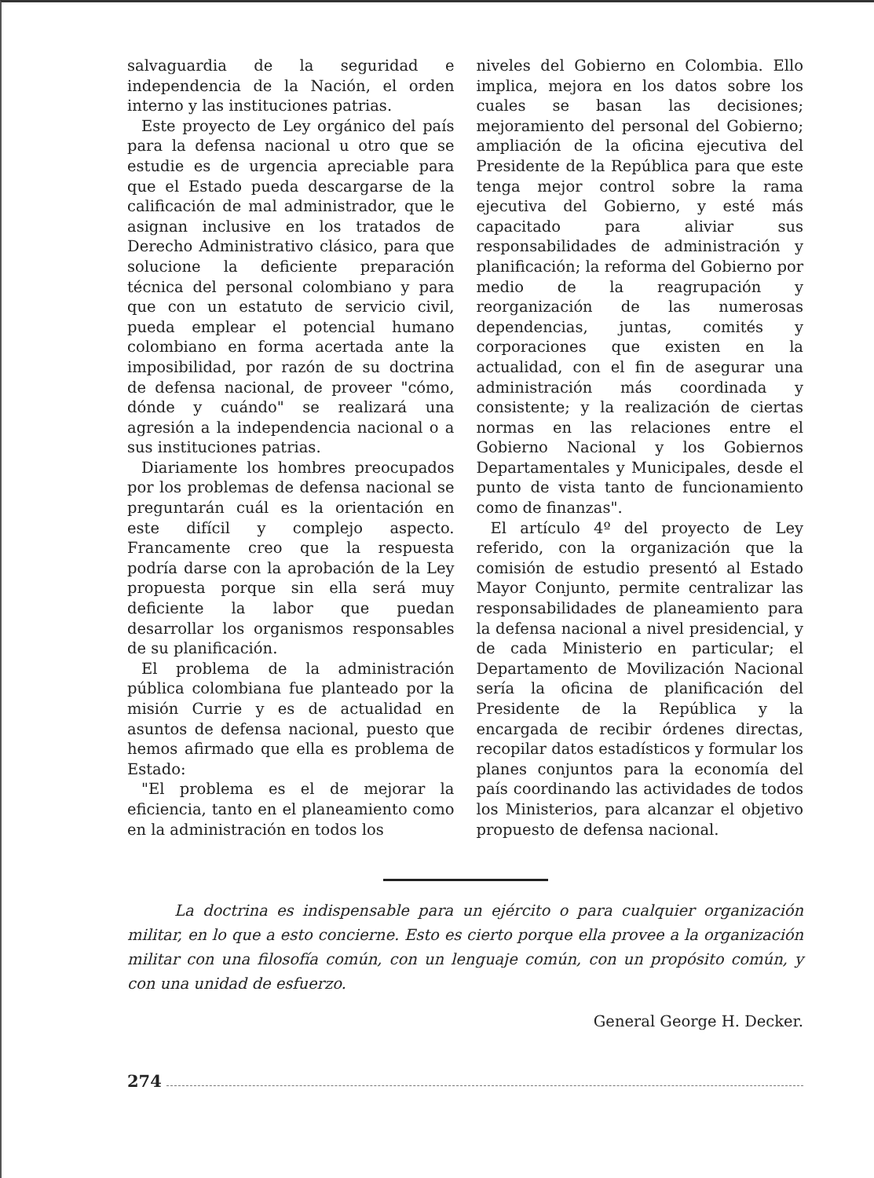salvaguardia de la seguridad e independencia de la Nación, el orden interno y las instituciones patrias.
Este proyecto de Ley orgánico del país para la defensa nacional u otro que se estudie es de urgencia apreciable para que el Estado pueda descargarse de la calificación de mal administrador, que le asignan inclusive en los tratados de Derecho Administrativo clásico, para que solucione la deficiente preparación técnica del personal colombiano y para que con un estatuto de servicio civil, pueda emplear el potencial humano colombiano en forma acertada ante la imposibilidad, por razón de su doctrina de defensa nacional, de proveer "cómo, dónde y cuándo" se realizará una agresión a la independencia nacional o a sus instituciones patrias.
Diariamente los hombres preocupados por los problemas de defensa nacional se preguntarán cuál es la orientación en este difícil y complejo aspecto. Francamente creo que la respuesta podría darse con la aprobación de la Ley propuesta porque sin ella será muy deficiente la labor que puedan desarrollar los organismos responsables de su planificación.
El problema de la administración pública colombiana fue planteado por la misión Currie y es de actualidad en asuntos de defensa nacional, puesto que hemos afirmado que ella es problema de Estado:
"El problema es el de mejorar la eficiencia, tanto en el planeamiento como en la administración en todos los
niveles del Gobierno en Colombia. Ello implica, mejora en los datos sobre los cuales se basan las decisiones; mejoramiento del personal del Gobierno; ampliación de la oficina ejecutiva del Presidente de la República para que este tenga mejor control sobre la rama ejecutiva del Gobierno, y esté más capacitado para aliviar sus responsabilidades de administración y planificación; la reforma del Gobierno por medio de la reagrupación y reorganización de las numerosas dependencias, juntas, comités y corporaciones que existen en la actualidad, con el fin de asegurar una administración más coordinada y consistente; y la realización de ciertas normas en las relaciones entre el Gobierno Nacional y los Gobiernos Departamentales y Municipales, desde el punto de vista tanto de funcionamiento como de finanzas".
El artículo 4º del proyecto de Ley referido, con la organización que la comisión de estudio presentó al Estado Mayor Conjunto, permite centralizar las responsabilidades de planeamiento para la defensa nacional a nivel presidencial, y de cada Ministerio en particular; el Departamento de Movilización Nacional sería la oficina de planificación del Presidente de la República y la encargada de recibir órdenes directas, recopilar datos estadísticos y formular los planes conjuntos para la economía del país coordinando las actividades de todos los Ministerios, para alcanzar el objetivo propuesto de defensa nacional.
La doctrina es indispensable para un ejército o para cualquier organización militar, en lo que a esto concierne. Esto es cierto porque ella provee a la organización militar con una filosofía común, con un lenguaje común, con un propósito común, y con una unidad de esfuerzo.
General George H. Decker.
274